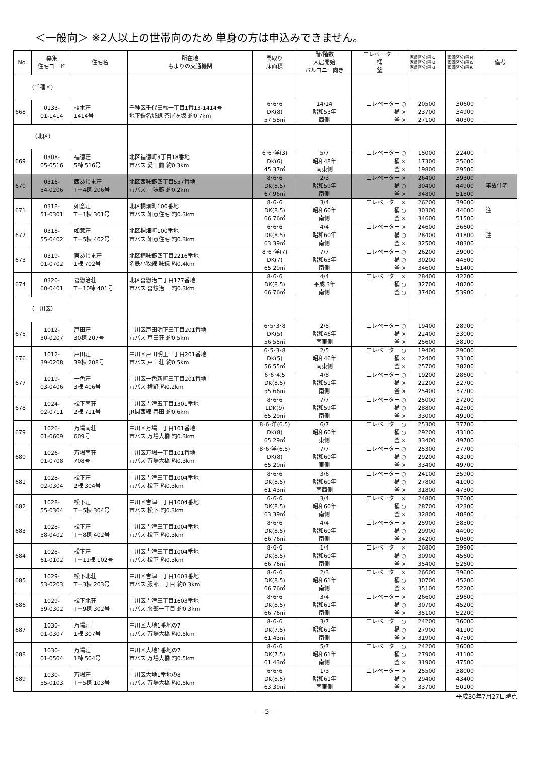＜一般向＞ ※2人以上の世帯向のため 単身の方は申込みできません。
| No. | 募集 住宅コード | 住宅名 | 所在地 もよりの交通機関 | 間取り 床面積 | 階/階数 入居開始 バルコニー向き | エレベーター 桶 釜 | 家賃区分(円)1 家賃区分(円)2 家賃区分(円)3 | 家賃区分(円)4 家賃区分(円)5 家賃区分(円)6 | 備考 |
| --- | --- | --- | --- | --- | --- | --- | --- | --- | --- |
| （千種区） | | | | | | | | | |
| 668 | 0133- 01-1414 | 榎木荘 1414号 | 千種区千代田橋一丁目1番13-1414号 地下鉄名城線 茶屋ヶ坂 約0.7km | 6･6･6 DK(8) 57.58㎡ | 14/14 昭和53年 西側 | エレベーター ○ 桶 × 釜 × | 20500 23700 27100 | 30600 34900 40300 | |
| （北区） | | | | | | | | | |
| 669 | 0308- 05-0516 | 福徳荘 5棟 516号 | 北区福徳町3丁目18番地 市バス 愛工前 約0.3km | 6･6･洋(3) DK(6) 45.37㎡ | 5/7 昭和48年 南東側 | エレベーター ○ 桶 × 釜 × | 15000 17300 19800 | 22400 25600 29500 | |
| 670 | 0316- 54-0206 | 西あじま荘 T－4棟 206号 | 北区西味鋺四丁目557番地 市バス 中味鋺 約0.2km | 8･6･6 DK(8.5) 67.96㎡ | 2/3 昭和59年 南側 | エレベーター × 桶 ○ 釜 × | 26400 30400 34800 | 39300 44900 51800 | 事故住宅 |
| 671 | 0318- 51-0301 | 如意荘 T－1棟 301号 | 北区桐畑町100番地 市バス 如意住宅 約0.3km | 8･6･6 DK(8.5) 66.76㎡ | 3/4 昭和60年 南側 | エレベーター × 桶 ○ 釜 × | 26200 30300 34600 | 39000 44600 51500 | 注 |
| 672 | 0318- 55-0402 | 如意荘 T－5棟 402号 | 北区桐畑町100番地 市バス 如意住宅 約0.3km | 6･6･6 DK(8.5) 63.39㎡ | 4/4 昭和60年 南側 | エレベーター × 桶 ○ 釜 × | 24600 28400 32500 | 36600 41800 48300 | 注 |
| 673 | 0319- 01-0702 | 東あじま荘 1棟 702号 | 北区楠味鋺四丁目2216番地 名鉄小牧線 味鋺 約0.4km | 8･6･洋(7) DK(7) 65.29㎡ | 7/7 昭和63年 南側 | エレベーター ○ 桶 ○ 釜 × | 26200 30200 34600 | 39000 44500 51400 | |
| 674 | 0320- 60-0401 | 喜惣治荘 T－10棟 401号 | 北区喜惣治二丁目177番地 市バス 喜惣治一 約0.3km | 8･6･6 DK(8.5) 66.76㎡ | 4/4 平成 3年 南側 | エレベーター × 桶 ○ 釜 ○ | 28400 32700 37400 | 42200 48200 53900 | |
| （中川区） | | | | | | | | | |
| 675 | 1012- 30-0207 | 戸田荘 30棟 207号 | 中川区戸田明正三丁目201番地 市バス 戸田荘 約0.5km | 6･5･3･8 DK(5) 56.55㎡ | 2/5 昭和46年 南東側 | エレベーター ○ 桶 × 釜 × | 19400 22400 25600 | 28900 33000 38100 | |
| 676 | 1012- 39-0208 | 戸田荘 39棟 208号 | 中川区戸田明正三丁目201番地 市バス 戸田荘 約0.5km | 6･5･3･8 DK(5) 56.55㎡ | 2/5 昭和46年 南東側 | エレベーター ○ 桶 × 釜 × | 19400 22400 25700 | 29000 33100 38200 | |
| 677 | 1019- 03-0406 | 一色荘 3棟 406号 | 中川区一色新町三丁目201番地 市バス 権野 約0.2km | 6･6･4.5 DK(8.5) 55.66㎡ | 4/8 昭和51年 南側 | エレベーター ○ 桶 × 釜 × | 19200 22200 25400 | 28600 32700 37700 | |
| 678 | 1024- 02-0711 | 松下南荘 2棟 711号 | 中川区吉津五丁目1301番地 JR関西線 春田 約0.6km | 8･6･6 LDK(9) 65.29㎡ | 7/7 昭和59年 南側 | エレベーター ○ 桶 ○ 釜 × | 25000 28800 33000 | 37200 42500 49100 | |
| 679 | 1026- 01-0609 | 万場南荘 609号 | 中川区万場一丁目101番地 市バス 万場大橋 約0.3km | 8･6･洋(6.5) DK(8) 65.29㎡ | 6/7 昭和60年 東側 | エレベーター ○ 桶 ○ 釜 × | 25300 29200 33400 | 37700 43100 49700 | |
| 680 | 1026- 01-0708 | 万場南荘 708号 | 中川区万場一丁目101番地 市バス 万場大橋 約0.3km | 8･6･洋(6.5) DK(8) 65.29㎡ | 7/7 昭和60年 東側 | エレベーター ○ 桶 ○ 釜 × | 25300 29200 33400 | 37700 43100 49700 | |
| 681 | 1028- 02-0304 | 松下荘 2棟 304号 | 中川区吉津三丁目1004番地 市バス 松下 約0.3km | 8･6･6 DK(8.5) 61.43㎡ | 3/6 昭和60年 南西側 | エレベーター ○ 桶 ○ 釜 × | 24100 27800 31800 | 35900 41000 47300 | |
| 682 | 1028- 55-0304 | 松下荘 T－5棟 304号 | 中川区吉津三丁目1004番地 市バス 松下 約0.3km | 6･6･6 DK(8.5) 63.39㎡ | 3/4 昭和60年 南側 | エレベーター × 桶 ○ 釜 × | 24800 28700 32800 | 37000 42300 48800 | |
| 683 | 1028- 58-0402 | 松下荘 T－8棟 402号 | 中川区吉津三丁目1004番地 市バス 松下 約0.3km | 8･6･6 DK(8.5) 66.76㎡ | 4/4 昭和60年 南側 | エレベーター × 桶 ○ 釜 × | 25900 29900 34200 | 38500 44000 50800 | |
| 684 | 1028- 61-0102 | 松下荘 T－11棟 102号 | 中川区吉津三丁目1004番地 市バス 松下 約0.3km | 8･6･6 DK(8.5) 66.76㎡ | 1/4 昭和60年 南側 | エレベーター × 桶 ○ 釜 × | 26800 30900 35400 | 39900 45600 52600 | |
| 685 | 1029- 53-0203 | 松下北荘 T－3棟 203号 | 中川区吉津三丁目1603番地 市バス 服部一丁目 約0.3km | 8･6･6 DK(8.5) 66.76㎡ | 2/3 昭和61年 南側 | エレベーター × 桶 ○ 釜 × | 26600 30700 35100 | 39600 45200 52200 | |
| 686 | 1029- 59-0302 | 松下北荘 T－9棟 302号 | 中川区吉津三丁目1603番地 市バス 服部一丁目 約0.3km | 8･6･6 DK(8.5) 66.76㎡ | 3/4 昭和61年 南側 | エレベーター × 桶 ○ 釜 × | 26600 30700 35100 | 39600 45200 52200 | |
| 687 | 1030- 01-0307 | 万場荘 1棟 307号 | 中川区大地1番地の7 市バス 万場大橋 約0.5km | 8･6･6 DK(7.5) 61.43㎡ | 3/7 昭和61年 南側 | エレベーター ○ 桶 ○ 釜 × | 24200 27900 31900 | 36000 41100 47500 | |
| 688 | 1030- 01-0504 | 万場荘 1棟 504号 | 中川区大地1番地の7 市バス 万場大橋 約0.5km | 8･6･6 DK(7.5) 61.43㎡ | 5/7 昭和61年 南側 | エレベーター ○ 桶 ○ 釜 × | 24200 27900 31900 | 36000 41100 47500 | |
| 689 | 1030- 55-0103 | 万場荘 T－5棟 103号 | 中川区大地1番地の8 市バス 万場大橋 約0.5km | 6･6･6 DK(8.5) 63.39㎡ | 1/3 昭和61年 南東側 | エレベーター × 桶 ○ 釜 × | 25500 29400 33700 | 38000 43400 50100 | |
平成30年7月27日時点
― 5 ―